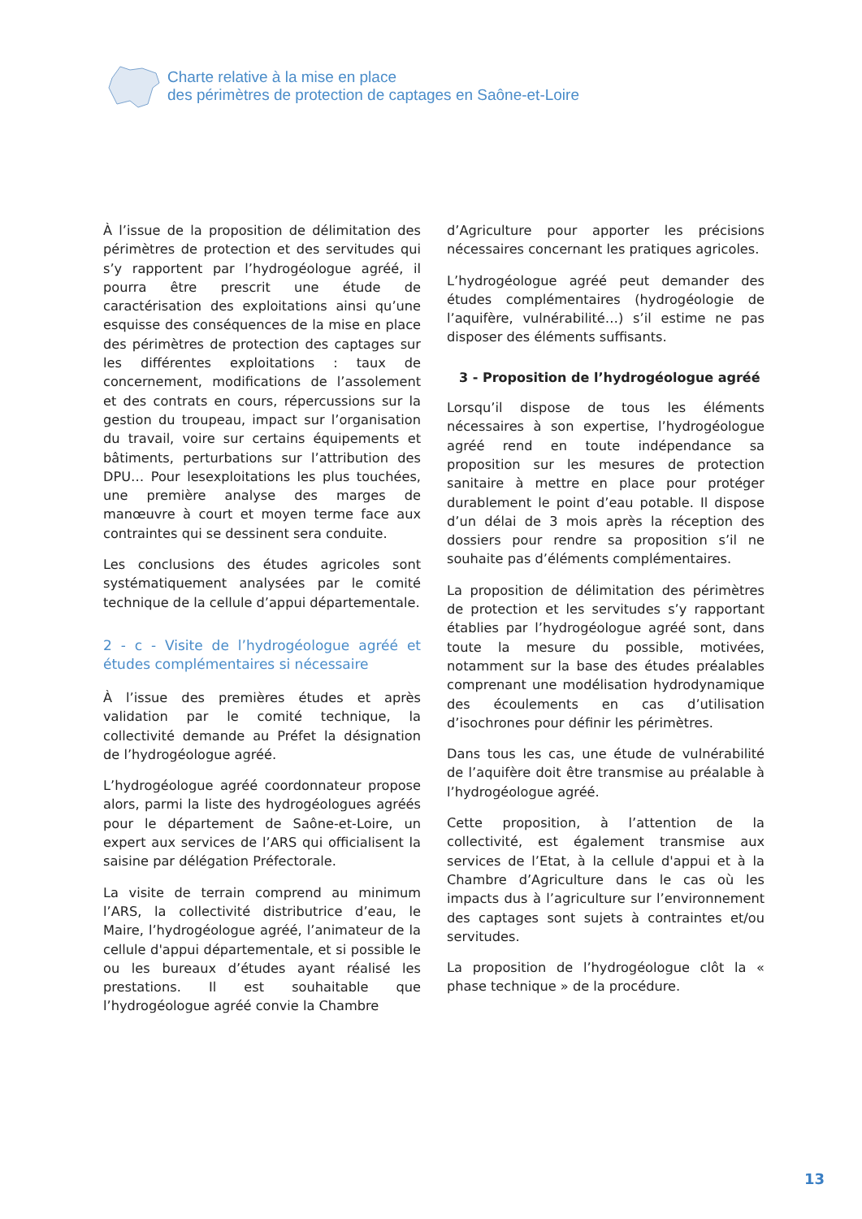Charte relative à la mise en place
des périmètres de protection de captages en Saône-et-Loire
À l’issue de la proposition de délimitation des périmètres de protection et des servitudes qui s’y rapportent par l’hydrogéologue agréé, il pourra être prescrit une étude de caractérisation des exploitations ainsi qu’une esquisse des conséquences de la mise en place des périmètres de protection des captages sur les différentes exploitations : taux de concernement, modifications de l’assolement et des contrats en cours, répercussions sur la gestion du troupeau, impact sur l’organisation du travail, voire sur certains équipements et bâtiments, perturbations sur l’attribution des DPU… Pour lesexploitations les plus touchées, une première analyse des marges de manœuvre à court et moyen terme face aux contraintes qui se dessinent sera conduite.
Les conclusions des études agricoles sont systématiquement analysées par le comité technique de la cellule d’appui départementale.
2 - c - Visite de l’hydrogéologue agréé et études complémentaires si nécessaire
À l’issue des premières études et après validation par le comité technique, la collectivité demande au Préfet la désignation de l’hydrogéologue agréé.
L’hydrogéologue agréé coordonnateur propose alors, parmi la liste des hydrogéologues agréés pour le département de Saône-et-Loire, un expert aux services de l’ARS qui officialisent la saisine par délégation Préfectorale.
La visite de terrain comprend au minimum l’ARS, la collectivité distributrice d’eau, le Maire, l’hydrogéologue agréé, l’animateur de la cellule d'appui départementale, et si possible le ou les bureaux d’études ayant réalisé les prestations. Il est souhaitable que l’hydrogéologue agréé convie la Chambre
d’Agriculture pour apporter les précisions nécessaires concernant les pratiques agricoles.
L’hydrogéologue agréé peut demander des études complémentaires (hydrogéologie de l’aquifère, vulnérabilité…) s’il estime ne pas disposer des éléments suffisants.
3 - Proposition de l’hydrogéologue agréé
Lorsqu’il dispose de tous les éléments nécessaires à son expertise, l’hydrogéologue agréé rend en toute indépendance sa proposition sur les mesures de protection sanitaire à mettre en place pour protéger durablement le point d’eau potable. Il dispose d’un délai de 3 mois après la réception des dossiers pour rendre sa proposition s’il ne souhaite pas d’éléments complémentaires.
La proposition de délimitation des périmètres de protection et les servitudes s’y rapportant établies par l’hydrogéologue agréé sont, dans toute la mesure du possible, motivées, notamment sur la base des études préalables comprenant une modélisation hydrodynamique des écoulements en cas d’utilisation d’isochrones pour définir les périmètres.
Dans tous les cas, une étude de vulnérabilité de l’aquifère doit être transmise au préalable à l’hydrogéologue agréé.
Cette proposition, à l’attention de la collectivité, est également transmise aux services de l’Etat, à la cellule d'appui et à la Chambre d’Agriculture dans le cas où les impacts dus à l’agriculture sur l’environnement des captages sont sujets à contraintes et/ou servitudes.
La proposition de l’hydrogéologue clôt la « phase technique » de la procédure.
13